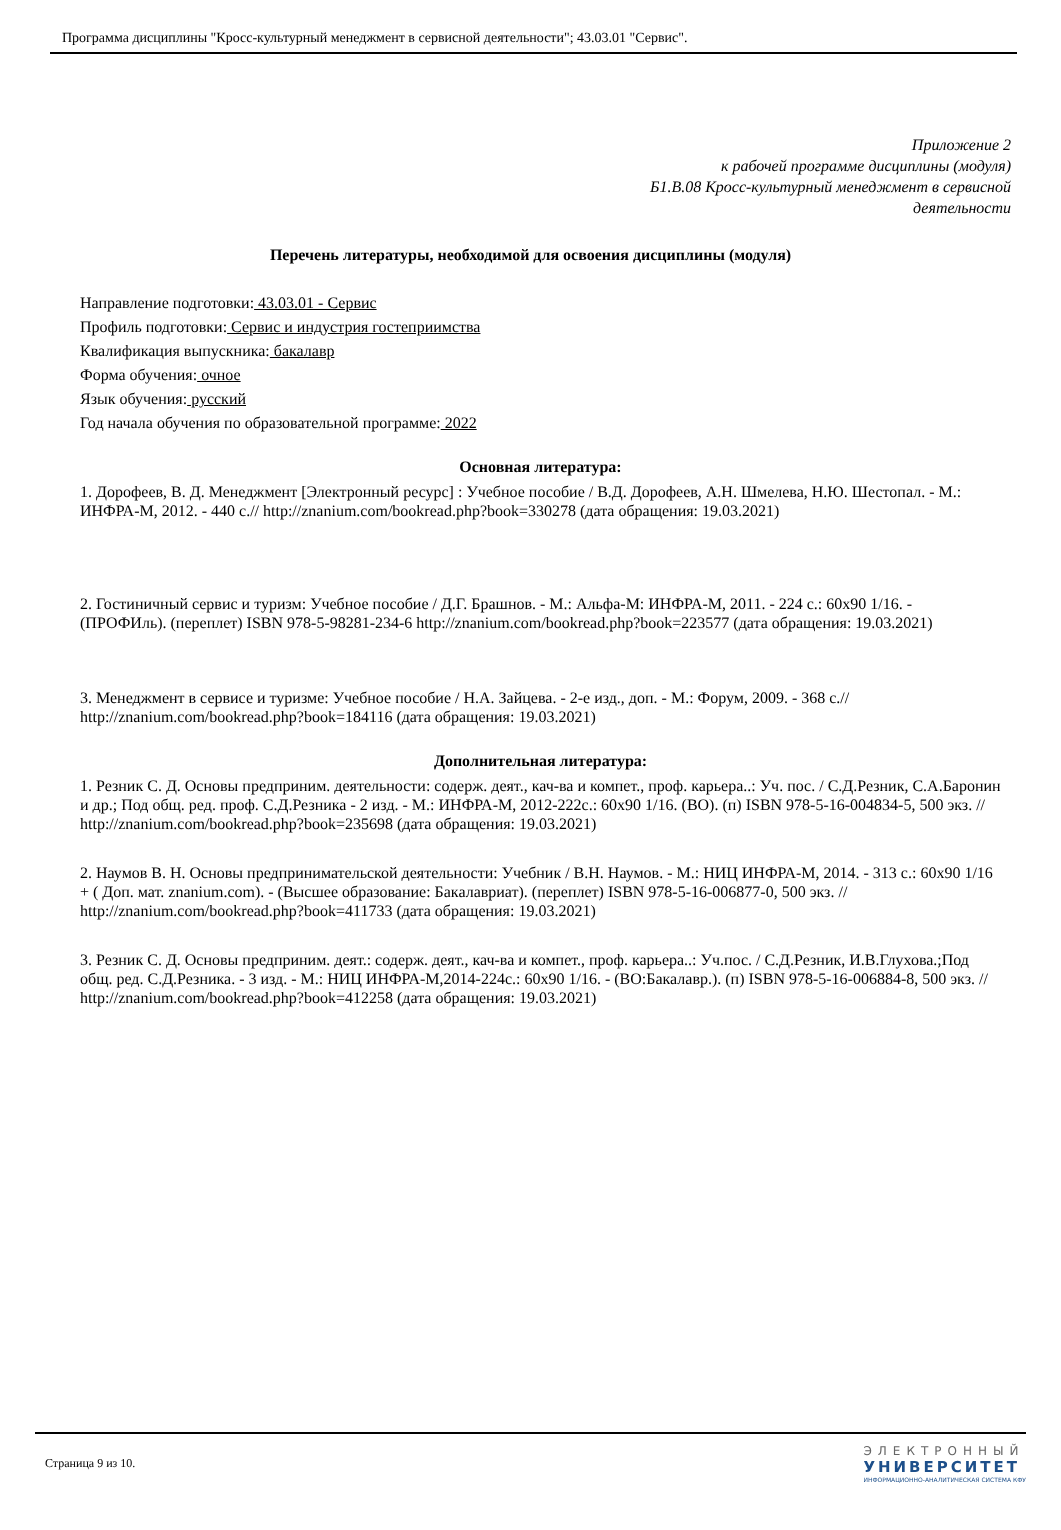Программа дисциплины "Кросс-культурный менеджмент в сервисной деятельности"; 43.03.01 "Сервис".
Приложение 2
к рабочей программе дисциплины (модуля)
Б1.В.08 Кросс-культурный менеджмент в сервисной
деятельности
Перечень литературы, необходимой для освоения дисциплины (модуля)
Направление подготовки: 43.03.01 - Сервис
Профиль подготовки: Сервис и индустрия гостеприимства
Квалификация выпускника: бакалавр
Форма обучения: очное
Язык обучения: русский
Год начала обучения по образовательной программе: 2022
Основная литература:
1. Дорофеев, В. Д. Менеджмент [Электронный ресурс] : Учебное пособие / В.Д. Дорофеев, А.Н. Шмелева, Н.Ю. Шестопал. - М.: ИНФРА-М, 2012. - 440 с.// http://znanium.com/bookread.php?book=330278 (дата обращения: 19.03.2021)
2. Гостиничный сервис и туризм: Учебное пособие / Д.Г. Брашнов. - М.: Альфа-М: ИНФРА-М, 2011. - 224 с.: 60x90 1/16. - (ПРОФИль). (переплет) ISBN 978-5-98281-234-6 http://znanium.com/bookread.php?book=223577 (дата обращения: 19.03.2021)
3. Менеджмент в сервисе и туризме: Учебное пособие / Н.А. Зайцева. - 2-е изд., доп. - М.: Форум, 2009. - 368 с.// http://znanium.com/bookread.php?book=184116 (дата обращения: 19.03.2021)
Дополнительная литература:
1. Резник С. Д. Основы предприним. деятельности: содерж. деят., кач-ва и компет., проф. карьера..: Уч. пос. / С.Д.Резник, С.А.Баронин и др.; Под общ. ред. проф. С.Д.Резника - 2 изд. - М.: ИНФРА-М, 2012-222с.: 60x90 1/16. (ВО). (п) ISBN 978-5-16-004834-5, 500 экз. // http://znanium.com/bookread.php?book=235698 (дата обращения: 19.03.2021)
2. Наумов В. Н. Основы предпринимательской деятельности: Учебник / В.Н. Наумов. - М.: НИЦ ИНФРА-М, 2014. - 313 с.: 60x90 1/16 + ( Доп. мат. znanium.com). - (Высшее образование: Бакалавриат). (переплет) ISBN 978-5-16-006877-0, 500 экз. // http://znanium.com/bookread.php?book=411733 (дата обращения: 19.03.2021)
3. Резник С. Д. Основы предприним. деят.: содерж. деят., кач-ва и компет., проф. карьера..: Уч.пос. / С.Д.Резник, И.В.Глухова.;Под общ. ред. С.Д.Резника. - 3 изд. - М.: НИЦ ИНФРА-М,2014-224с.: 60x90 1/16. - (ВО:Бакалавр.). (п) ISBN 978-5-16-006884-8, 500 экз. // http://znanium.com/bookread.php?book=412258 (дата обращения: 19.03.2021)
Страница 9 из 10.
ЭЛЕКТРОННЫЙ
УНИВЕРСИТЕТ
ИНФОРМАЦИОННО-АНАЛИТИЧЕСКАЯ СИСТЕМА КФУ